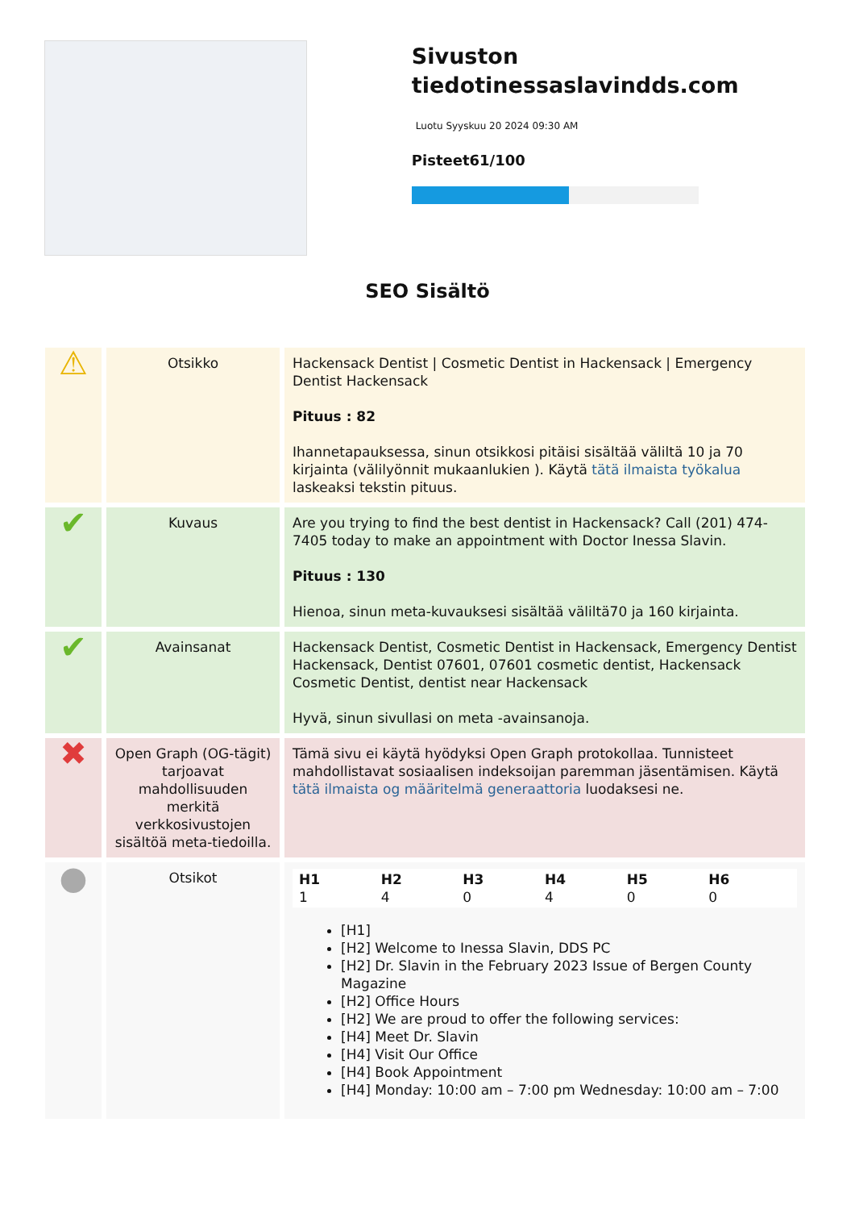Sivuston tiedotinessaslavindds.com
Luotu Syyskuu 20 2024 09:30 AM
Pisteet61/100
SEO Sisältö
| ⚠ | Otsikko | Hackensack Dentist / Cosmetic Dentist in Hackensack / Emergency Dentist Hackensack Pituus : 82 Ihannetapauksessa, sinun otsikkosi pitäisi sisältää väliltä 10 ja 70 kirjainta (välilyönnit mukaanlukien ). Käytä tätä ilmaista työkalua laskeaksi tekstin pituus. |
| ✔ | Kuvaus | Are you trying to find the best dentist in Hackensack? Call (201) 474-7405 today to make an appointment with Doctor Inessa Slavin. Pituus : 130 Hienoa, sinun meta-kuvauksesi sisältää väliltä70 ja 160 kirjainta. |
| ✔ | Avainsanat | Hackensack Dentist, Cosmetic Dentist in Hackensack, Emergency Dentist Hackensack, Dentist 07601, 07601 cosmetic dentist, Hackensack Cosmetic Dentist, dentist near Hackensack Hyvä, sinun sivullasi on meta -avainsanoja. |
| ✖ | Open Graph (OG-tägit) tarjoavat mahdollisuuden merkitä verkkosivustojen sisältöä meta-tiedoilla. | Tämä sivu ei käytä hyödyksi Open Graph protokollaa. Tunnisteet mahdollistavat sosiaalisen indeksoijan paremman jäsentämisen. Käytä tätä ilmaista og määritelmä generaattoria luodaksesi ne. |
| ● | Otsikot | H1 1 H2 4 H3 0 H4 4 H5 0 H6 0 [H1] [H2] Welcome to Inessa Slavin, DDS PC [H2] Dr. Slavin in the February 2023 Issue of Bergen County Magazine [H2] Office Hours [H2] We are proud to offer the following services: [H4] Meet Dr. Slavin [H4] Visit Our Office [H4] Book Appointment [H4] Monday: 10:00 am – 7:00 pm Wednesday: 10:00 am – 7:00 |